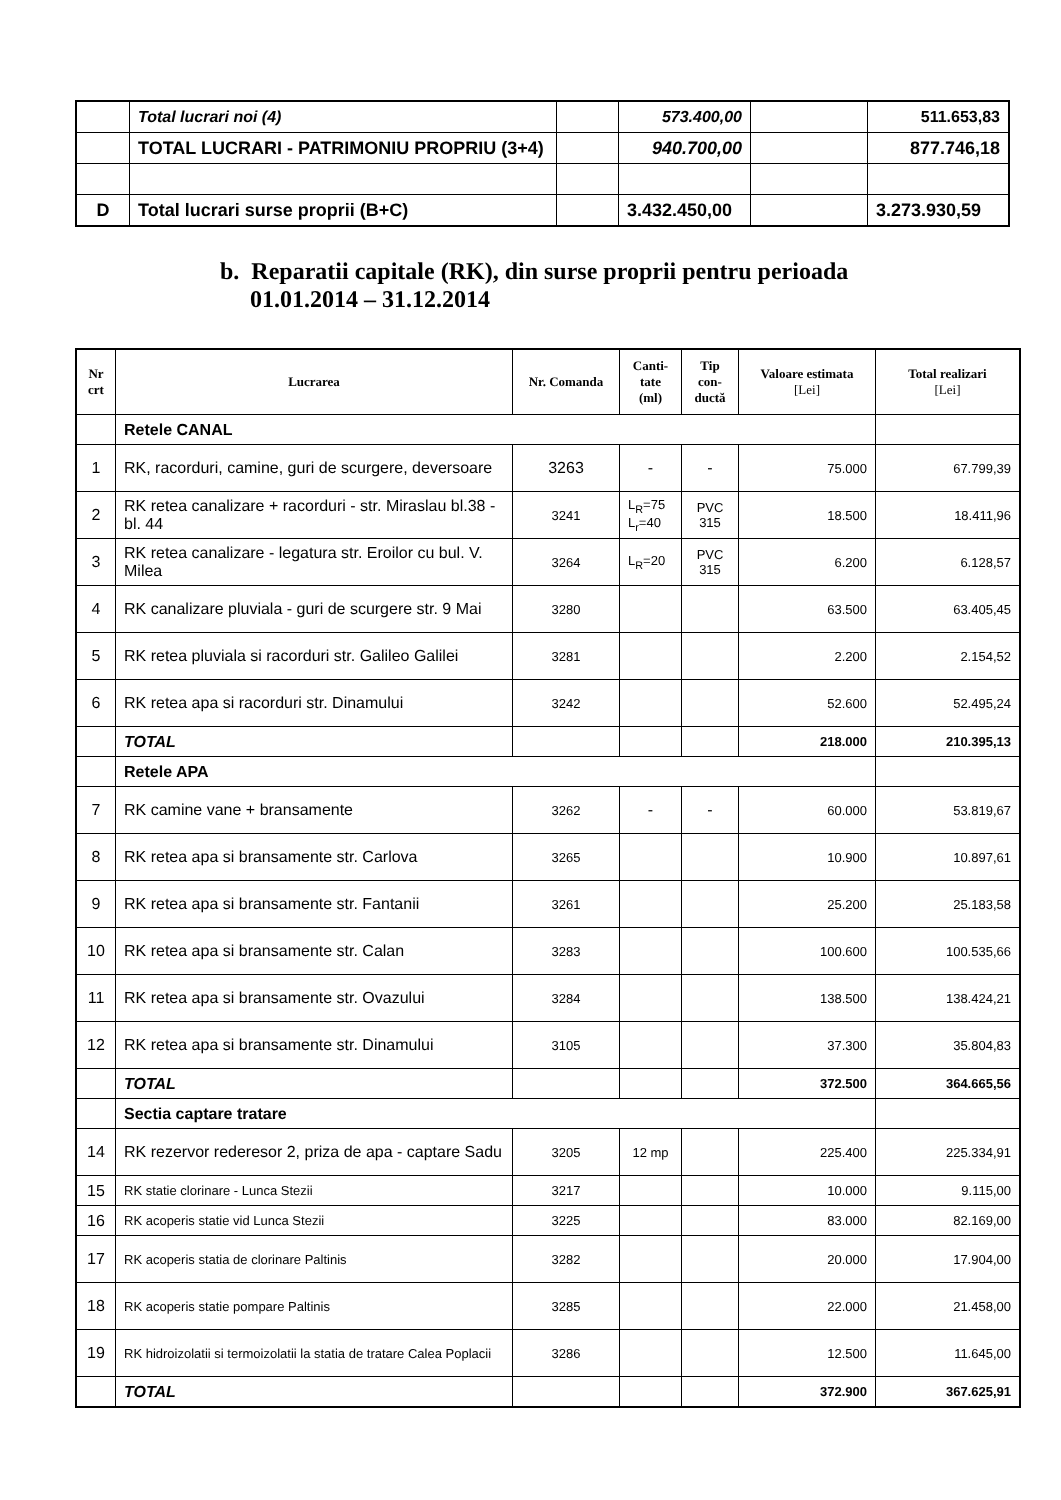| | Total lucrari noi (4) | | 573.400,00 | | 511.653,83 |
| | TOTAL LUCRARI - PATRIMONIU PROPRIU (3+4) | | 940.700,00 | | 877.746,18 |
| D | Total lucrari surse proprii (B+C) | | 3.432.450,00 | | 3.273.930,59 |
b. Reparatii capitale (RK), din surse proprii pentru perioada
01.01.2014 – 31.12.2014
| Nr crt | Lucrarea | Nr. Comanda | Canti-tate (ml) | Tip con-ductă | Valoare estimata [Lei] | Total realizari [Lei] |
| --- | --- | --- | --- | --- | --- | --- |
| | Retele CANAL | | | | | |
| 1 | RK, racorduri, camine, guri de scurgere, deversoare | 3263 | - | - | 75.000 | 67.799,39 |
| 2 | RK retea canalizare + racorduri - str. Miraslau bl.38 - bl. 44 | 3241 | L<sub>R</sub>=75 L<sub>r</sub>=40 | PVC 315 | 18.500 | 18.411,96 |
| 3 | RK retea canalizare - legatura str. Eroilor cu bul. V. Milea | 3264 | L<sub>R</sub>=20 | PVC 315 | 6.200 | 6.128,57 |
| 4 | RK canalizare pluviala - guri de scurgere str. 9 Mai | 3280 | | | 63.500 | 63.405,45 |
| 5 | RK retea pluviala si racorduri str. Galileo Galilei | 3281 | | | 2.200 | 2.154,52 |
| 6 | RK retea apa si racorduri str. Dinamului | 3242 | | | 52.600 | 52.495,24 |
| | TOTAL | | | | 218.000 | 210.395,13 |
| | Retele APA | | | | | |
| 7 | RK camine vane + bransamente | 3262 | - | - | 60.000 | 53.819,67 |
| 8 | RK retea apa si bransamente str. Carlova | 3265 | | | 10.900 | 10.897,61 |
| 9 | RK retea apa si bransamente str. Fantanii | 3261 | | | 25.200 | 25.183,58 |
| 10 | RK retea apa si bransamente str. Calan | 3283 | | | 100.600 | 100.535,66 |
| 11 | RK retea apa si bransamente str. Ovazului | 3284 | | | 138.500 | 138.424,21 |
| 12 | RK retea apa si bransamente str. Dinamului | 3105 | | | 37.300 | 35.804,83 |
| | TOTAL | | | | 372.500 | 364.665,56 |
| | Sectia captare tratare | | | | | |
| 14 | RK rezervor rederesor 2, priza de apa - captare Sadu | 3205 | 12 mp | | 225.400 | 225.334,91 |
| 15 | RK statie clorinare - Lunca Stezii | 3217 | | | 10.000 | 9.115,00 |
| 16 | RK acoperis statie vid Lunca Stezii | 3225 | | | 83.000 | 82.169,00 |
| 17 | RK acoperis statia de clorinare Paltinis | 3282 | | | 20.000 | 17.904,00 |
| 18 | RK acoperis statie pompare Paltinis | 3285 | | | 22.000 | 21.458,00 |
| 19 | RK hidroizolatii si termoizolatii la statia de tratare Calea Poplacii | 3286 | | | 12.500 | 11.645,00 |
| | TOTAL | | | | 372.900 | 367.625,91 |